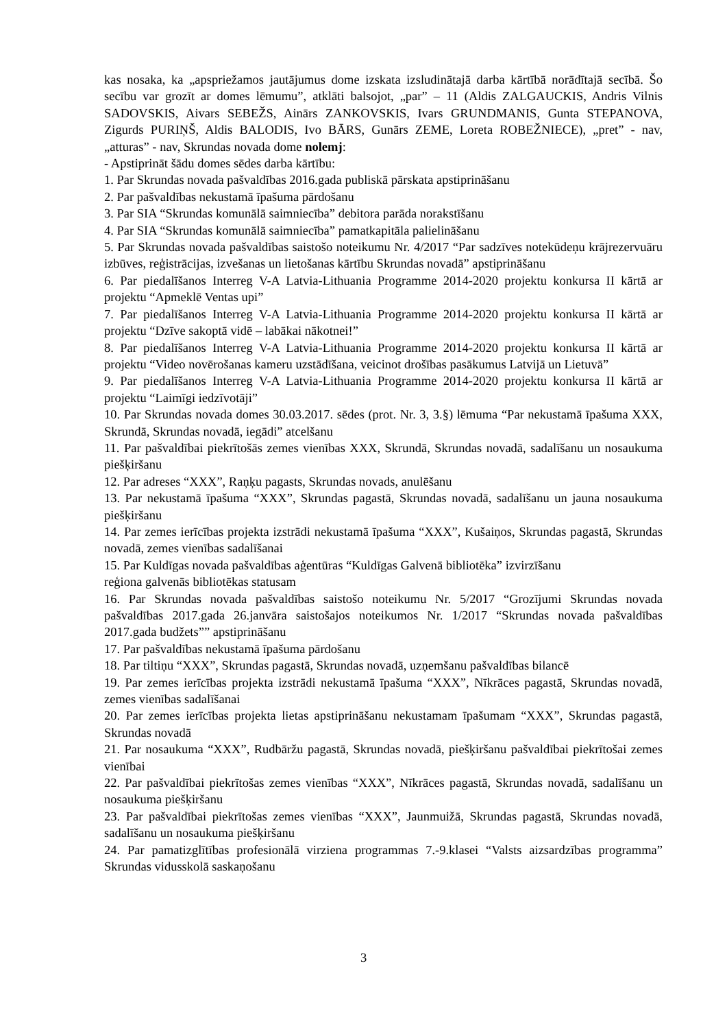kas nosaka, ka „apspriežamos jautājumus dome izskata izsludinātajā darba kārtībā norādītajā secībā. Šo secību var grozīt ar domes lēmumu”, atklāti balsojot, „par” – 11 (Aldis ZALGAUCKIS, Andris Vilnis SADOVSKIS, Aivars SEBEŽS, Ainārs ZANKOVSKIS, Ivars GRUNDMANIS, Gunta STEPANOVA, Zigurds PURIŅŠ, Aldis BALODIS, Ivo BĀRS, Gunārs ZEME, Loreta ROBEŽNIECE), „pret” - nav, „atturas” - nav, Skrundas novada dome nolemj:
- Apstiprināt šādu domes sēdes darba kārtību:
1. Par Skrundas novada pašvaldības 2016.gada publiskā pārskata apstiprināšanu
2. Par pašvaldības nekustamā īpašuma pārdošanu
3. Par SIA “Skrundas komunālā saimniecība” debitora parāda norakstīšanu
4. Par SIA “Skrundas komunālā saimniecība” pamatkapitāla palielināšanu
5. Par Skrundas novada pašvaldības saistošo noteikumu Nr. 4/2017 “Par sadzīves notekūdeņu krājrezervuāru izbūves, reģistrācijas, izvešanas un lietošanas kārtību Skrundas novadā” apstiprināšanu
6. Par piedalīšanos Interreg V-A Latvia-Lithuania Programme 2014-2020 projektu konkursa II kārtā ar projektu “Apmeklē Ventas upi”
7. Par piedalīšanos Interreg V-A Latvia-Lithuania Programme 2014-2020 projektu konkursa II kārtā ar projektu “Dzīve sakoptā vidē – labākai nākotnei!”
8. Par piedalīšanos Interreg V-A Latvia-Lithuania Programme 2014-2020 projektu konkursa II kārtā ar projektu “Video novērošanas kameru uzstādīšana, veicinot drošības pasākumus Latvijā un Lietuvā”
9. Par piedalīšanos Interreg V-A Latvia-Lithuania Programme 2014-2020 projektu konkursa II kārtā ar projektu “Laimīgi iedzīvotāji”
10. Par Skrundas novada domes 30.03.2017. sēdes (prot. Nr. 3, 3.§) lēmuma “Par nekustamā īpašuma XXX, Skrundā, Skrundas novadā, iegādi” atcelšanu
11. Par pašvaldībai piekrītošās zemes vienības XXX, Skrundā, Skrundas novadā, sadalīšanu un nosaukuma piešķiršanu
12. Par adreses “XXX”, Raņķu pagasts, Skrundas novads, anulēšanu
13. Par nekustamā īpašuma “XXX”, Skrundas pagastā, Skrundas novadā, sadalīšanu un jauna nosaukuma piešķiršanu
14. Par zemes ierīcības projekta izstrādi nekustamā īpašuma “XXX”, Kušaiņos, Skrundas pagastā, Skrundas novadā, zemes vienības sadalīšanai
15. Par Kuldīgas novada pašvaldības aģentūras “Kuldīgas Galvenā bibliotēka” izvirzīšanu
reģiona galvenās bibliotēkas statusam
16. Par Skrundas novada pašvaldības saistošo noteikumu Nr. 5/2017 “Grozījumi Skrundas novada pašvaldības 2017.gada 26.janvāra saistošajos noteikumos Nr. 1/2017 “Skrundas novada pašvaldības 2017.gada budžets”” apstiprināšanu
17. Par pašvaldības nekustamā īpašuma pārdošanu
18. Par tiltiņu “XXX”, Skrundas pagastā, Skrundas novadā, uzņemšanu pašvaldības bilancē
19. Par zemes ierīcības projekta izstrādi nekustamā īpašuma “XXX”, Nīkrāces pagastā, Skrundas novadā, zemes vienības sadalīšanai
20. Par zemes ierīcības projekta lietas apstiprināšanu nekustamam īpašumam “XXX”, Skrundas pagastā, Skrundas novadā
21. Par nosaukuma “XXX”, Rudbāržu pagastā, Skrundas novadā, piešķiršanu pašvaldībai piekrītošai zemes vienībai
22. Par pašvaldībai piekrītošas zemes vienības “XXX”, Nīkrāces pagastā, Skrundas novadā, sadalīšanu un nosaukuma piešķiršanu
23. Par pašvaldībai piekrītošas zemes vienības “XXX”, Jaunmuižā, Skrundas pagastā, Skrundas novadā, sadalīšanu un nosaukuma piešķiršanu
24. Par pamatizglītības profesionālā virziena programmas 7.-9.klasei “Valsts aizsardzības programma” Skrundas vidusskolā saskaņošanu
3